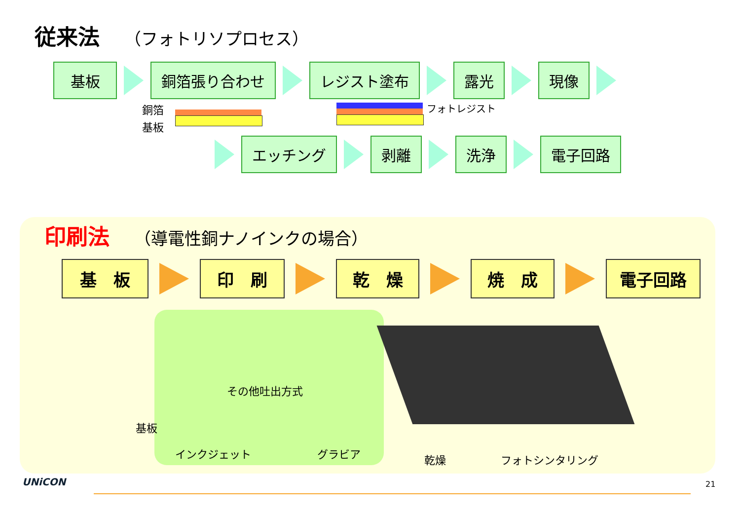従来法 （フォトリソプロセス）
基板 銅箔張り合わせ レジスト塗布 露光 現像
銅箔
基板
フォトレジスト
エッチング 剥離 洗浄 電子回路
印刷法 （導電性銅ナノインクの場合）
基　板 印　刷 乾　燥 焼　成 電子回路
その他吐出方式
基板
インクジェット グラビア 乾燥 フォトシンタリング
UNiCON 21